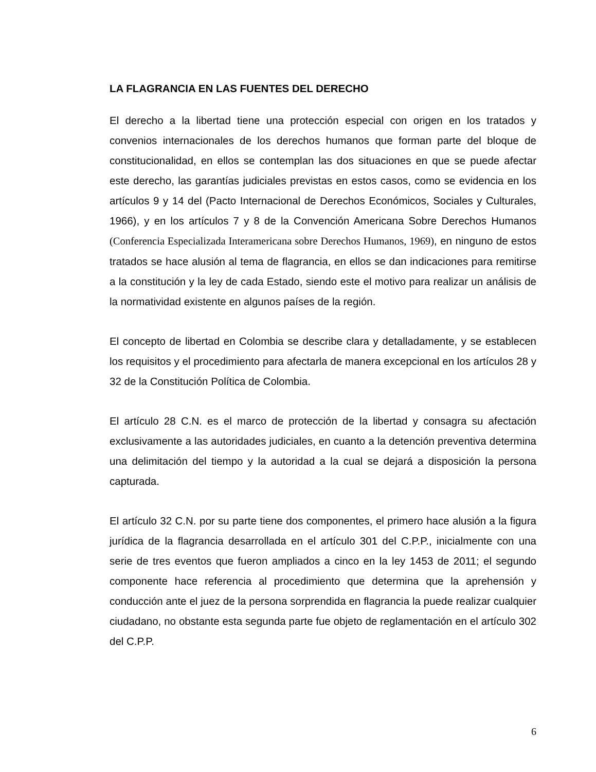LA FLAGRANCIA EN LAS FUENTES DEL DERECHO
El derecho a la libertad tiene una protección especial con origen en los tratados y convenios internacionales de los derechos humanos que forman parte del bloque de constitucionalidad, en ellos se contemplan las dos situaciones en que se puede afectar este derecho, las garantías judiciales previstas en estos casos, como se evidencia en los artículos 9 y 14 del (Pacto Internacional de Derechos Económicos, Sociales y Culturales, 1966), y en los artículos 7 y 8 de la Convención Americana Sobre Derechos Humanos (Conferencia Especializada Interamericana sobre Derechos Humanos, 1969), en ninguno de estos tratados se hace alusión al tema de flagrancia, en ellos se dan indicaciones para remitirse a la constitución y la ley de cada Estado, siendo este el motivo para realizar un análisis de la normatividad existente en algunos países de la región.
El concepto de libertad en Colombia se describe clara y detalladamente, y se establecen los requisitos y el procedimiento para afectarla de manera excepcional en los artículos 28 y 32 de la Constitución Política de Colombia.
El artículo 28 C.N. es el marco de protección de la libertad y consagra su afectación exclusivamente a las autoridades judiciales, en cuanto a la detención preventiva determina una delimitación del tiempo y la autoridad a la cual se dejará a disposición la persona capturada.
El artículo 32 C.N. por su parte tiene dos componentes, el primero hace alusión a la figura jurídica de la flagrancia desarrollada en el artículo 301 del C.P.P., inicialmente con una serie de tres eventos que fueron ampliados a cinco en la ley 1453 de 2011; el segundo componente hace referencia al procedimiento que determina que la aprehensión y conducción ante el juez de la persona sorprendida en flagrancia la puede realizar cualquier ciudadano, no obstante esta segunda parte fue objeto de reglamentación en el artículo 302 del C.P.P.
6